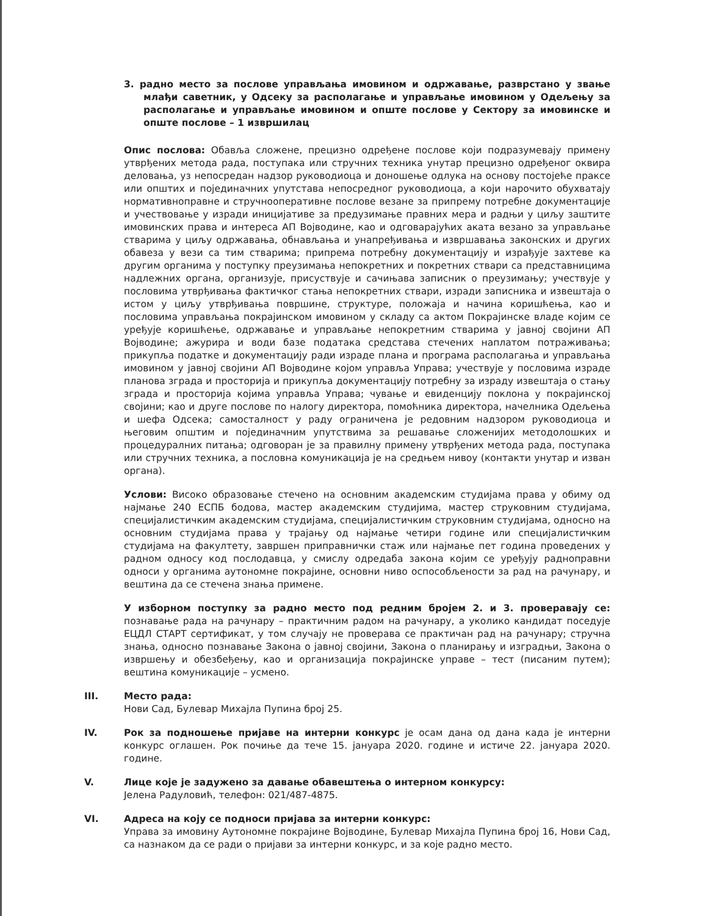3. радно место за послове управљања имовином и одржавање, разврстано у звање млађи саветник, у Одсеку за располагање и управљање имовином у Одељењу за располагање и управљање имовином и опште послове у Сектору за имовинске и опште послове – 1 извршилац
Опис послова: Обавља сложене, прецизно одређене послове који подразумевају примену утврђених метода рада, поступака или стручних техника унутар прецизно одређеног оквира деловања, уз непосредан надзор руководиоца и доношење одлука на основу постојеће праксе или општих и појединачних упутстава непосредног руководиоца, а који нарочито обухватају нормативноправне и стручнооперативне послове везане за припрему потребне документације и учествовање у изради иницијативе за предузимање правних мера и радњи у циљу заштите имовинских права и интереса АП Војводине, као и одговарајућих аката везано за управљање стварима у циљу одржавања, обнављања и унапређивања и извршавања законских и других обавеза у вези са тим стварима; припрема потребну документацију и израђује захтеве ка другим органима у поступку преузимања непокретних и покретних ствари са представницима надлежних органа, организује, присуствује и сачињава записник о преузимању; учествује у пословима утврђивања фактичког стања непокретних ствари, изради записника и извештаја о истом у циљу утврђивања површине, структуре, положаја и начина коришћења, као и пословима управљања покрајинском имовином у складу са актом Покрајинске владе којим се уређује коришћење, одржавање и управљање непокретним стварима у јавној својини АП Војводине; ажурира и води базе података средстава стечених наплатом потраживања; прикупља податке и документацију ради израде плана и програма располагања и управљања имовином у јавној својини АП Војводине којом управља Управа; учествује у пословима израде планова зграда и просторија и прикупља документацију потребну за израду извештаја о стању зграда и просторија којима управља Управа; чување и евиденцију поклона у покрајинској својини; као и друге послове по налогу директора, помоћника директора, начелника Одељења и шефа Одсека; самосталност у раду ограничена је редовним надзором руководиоца и његовим општим и појединачним упутствима за решавање сложенијих методолошких и процедуралних питања; одговоран је за правилну примену утврђених метода рада, поступака или стручних техника, а пословна комуникација је на средњем нивоу (контакти унутар и изван органа).
Услови: Високо образовање стечено на основним академским студијама права у обиму од најмање 240 ЕСПБ бодова, мастер академским студијима, мастер струковним студијама, специјалистичким академским студијама, специјалистичким струковним студијама, односно на основним студијама права у трајању од најмање четири године или специјалистичким студијама на факултету, завршен приправнички стаж или најмање пет година проведених у радном односу код послодавца, у смислу одредаба закона којим се уређују радноправни односи у органима аутономне покрајине, основни ниво оспособљености за рад на рачунару, и вештина да се стечена знања примене.
У изборном поступку за радно место под редним бројем 2. и 3. проверавају се: познавање рада на рачунару – практичним радом на рачунару, а уколико кандидат поседује ЕЦДЛ СТАРТ сертификат, у том случају не проверава се практичан рад на рачунару; стручна знања, односно познавање Закона о јавној својини, Закона о планирању и изградњи, Закона о извршењу и обезбеђењу, као и организација покрајинске управе – тест (писаним путем); вештина комуникације – усмено.
III. Место рада:
Нови Сад, Булевар Михајла Пупина број 25.
IV. Рок за подношење пријаве на интерни конкурс је осам дана од дана када је интерни конкурс оглашен. Рок почиње да тече 15. јануара 2020. године и истиче 22. јануара 2020. године.
V. Лице које је задужено за давање обавештења о интерном конкурсу:
Јелена Радуловић, телефон: 021/487-4875.
VI. Адреса на коју се подноси пријава за интерни конкурс:
Управа за имовину Аутономне покрајине Војводине, Булевар Михајла Пупина број 16, Нови Сад, са назнаком да се ради о пријави за интерни конкурс, и за које радно место.